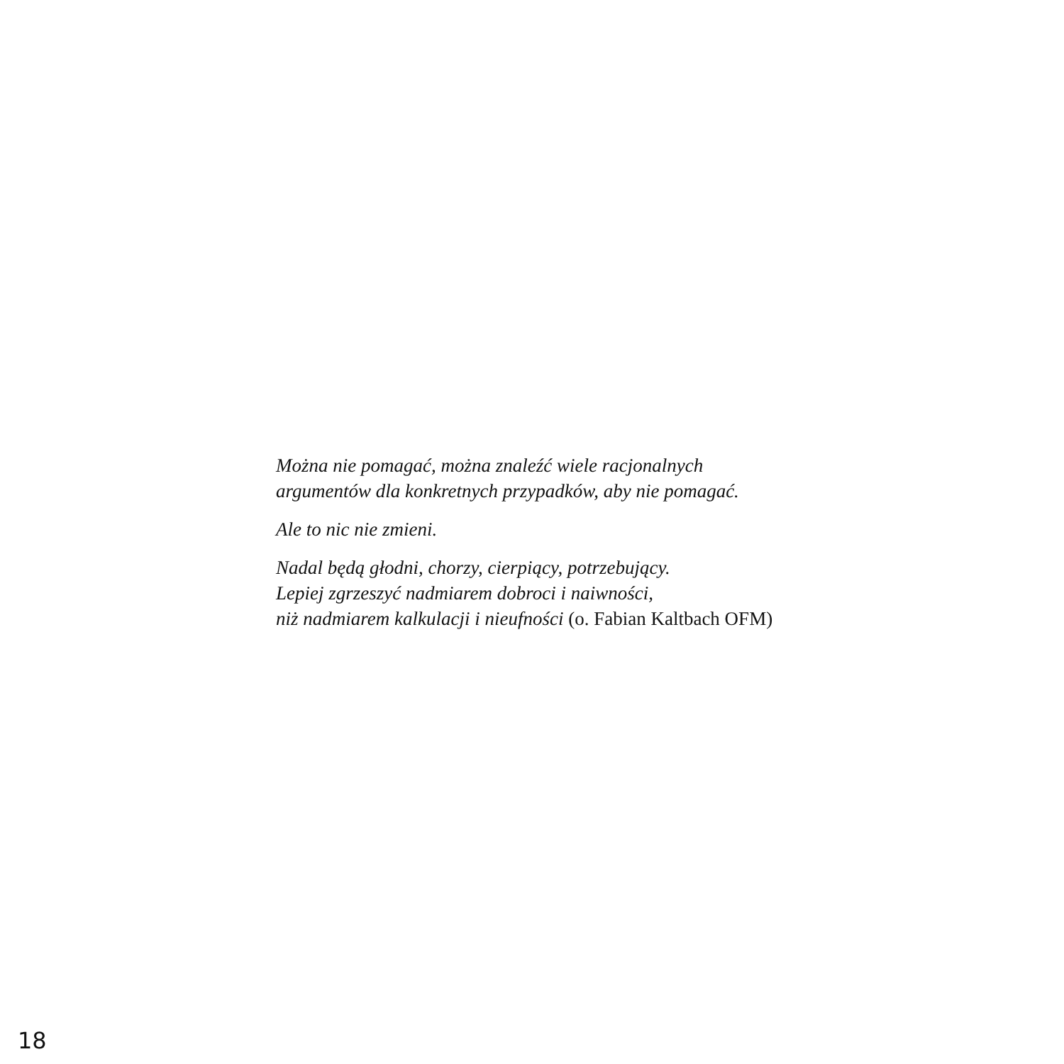Można nie pomagać, można znaleźć wiele racjonalnych
argumentów dla konkretnych przypadków, aby nie pomagać.
Ale to nic nie zmieni.
Nadal będą głodni, chorzy, cierpiący, potrzebujący.
Lepiej zgrzeszyć nadmiarem dobroci i naiwności,
niż nadmiarem kalkulacji i nieufności (o. Fabian Kaltbach OFM)
18